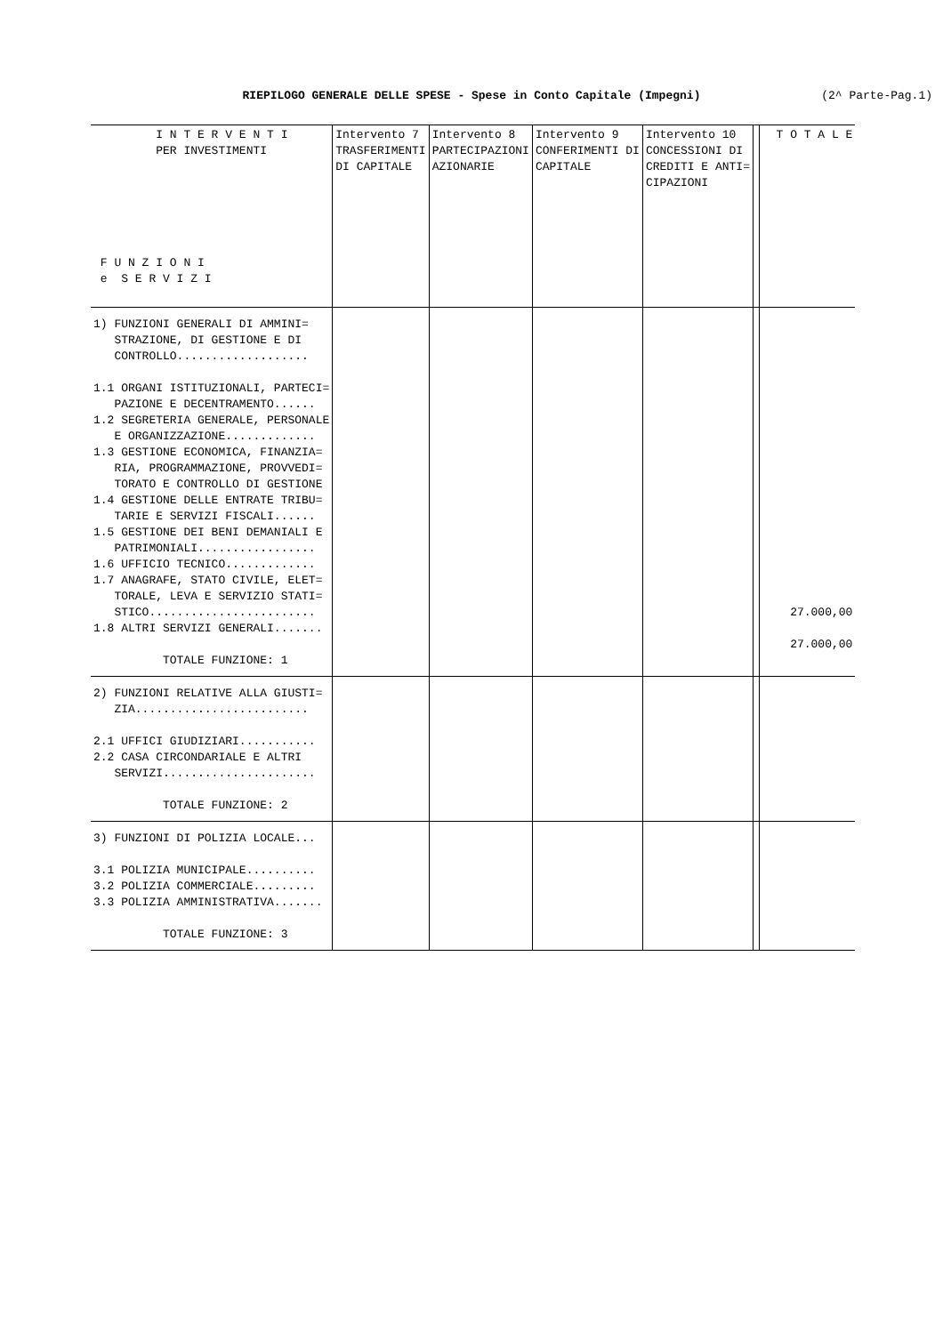RIEPILOGO GENERALE DELLE SPESE - Spese in Conto Capitale (Impegni) (2^ Parte-Pag.1)
| I N T E R V E N T I PER INVESTIMENTI F U N Z I O N I e S E R V I Z I | Intervento 7 TRASFERIMENTI DI CAPITALE | Intervento 8 PARTECIPAZIONI AZIONARIE | Intervento 9 CONFERIMENTI DI CAPITALE | Intervento 10 CONCESSIONI DI CREDITI E ANTI= CIPAZIONI | | T O T A L E |
| --- | --- | --- | --- | --- | --- | --- |
| 1) FUNZIONI GENERALI DI AMMINI= STRAZIONE, DI GESTIONE E DI CONTROLLO................... 1.1 ORGANI ISTITUZIONALI, PARTECI= PAZIONE E DECENTRAMENTO...... 1.2 SEGRETERIA GENERALE, PERSONALE E ORGANIZZAZIONE............. 1.3 GESTIONE ECONOMICA, FINANZIA= RIA, PROGRAMMAZIONE, PROVVEDI= TORATO E CONTROLLO DI GESTIONE 1.4 GESTIONE DELLE ENTRATE TRIBU= TARIE E SERVIZI FISCALI...... 1.5 GESTIONE DEI BENI DEMANIALI E PATRIMONIALI................. 1.6 UFFICIO TECNICO............. 1.7 ANAGRAFE, STATO CIVILE, ELET= TORALE, LEVA E SERVIZIO STATI= STICO........................ 1.8 ALTRI SERVIZI GENERALI....... TOTALE FUNZIONE: 1 | | | | | | 27.000,00 27.000,00 |
| 2) FUNZIONI RELATIVE ALLA GIUSTI= ZIA......................... 2.1 UFFICI GIUDIZIARI........... 2.2 CASA CIRCONDARIALE E ALTRI SERVIZI...................... TOTALE FUNZIONE: 2 | | | | | | |
| 3) FUNZIONI DI POLIZIA LOCALE... 3.1 POLIZIA MUNICIPALE.......... 3.2 POLIZIA COMMERCIALE......... 3.3 POLIZIA AMMINISTRATIVA....... TOTALE FUNZIONE: 3 | | | | | | |